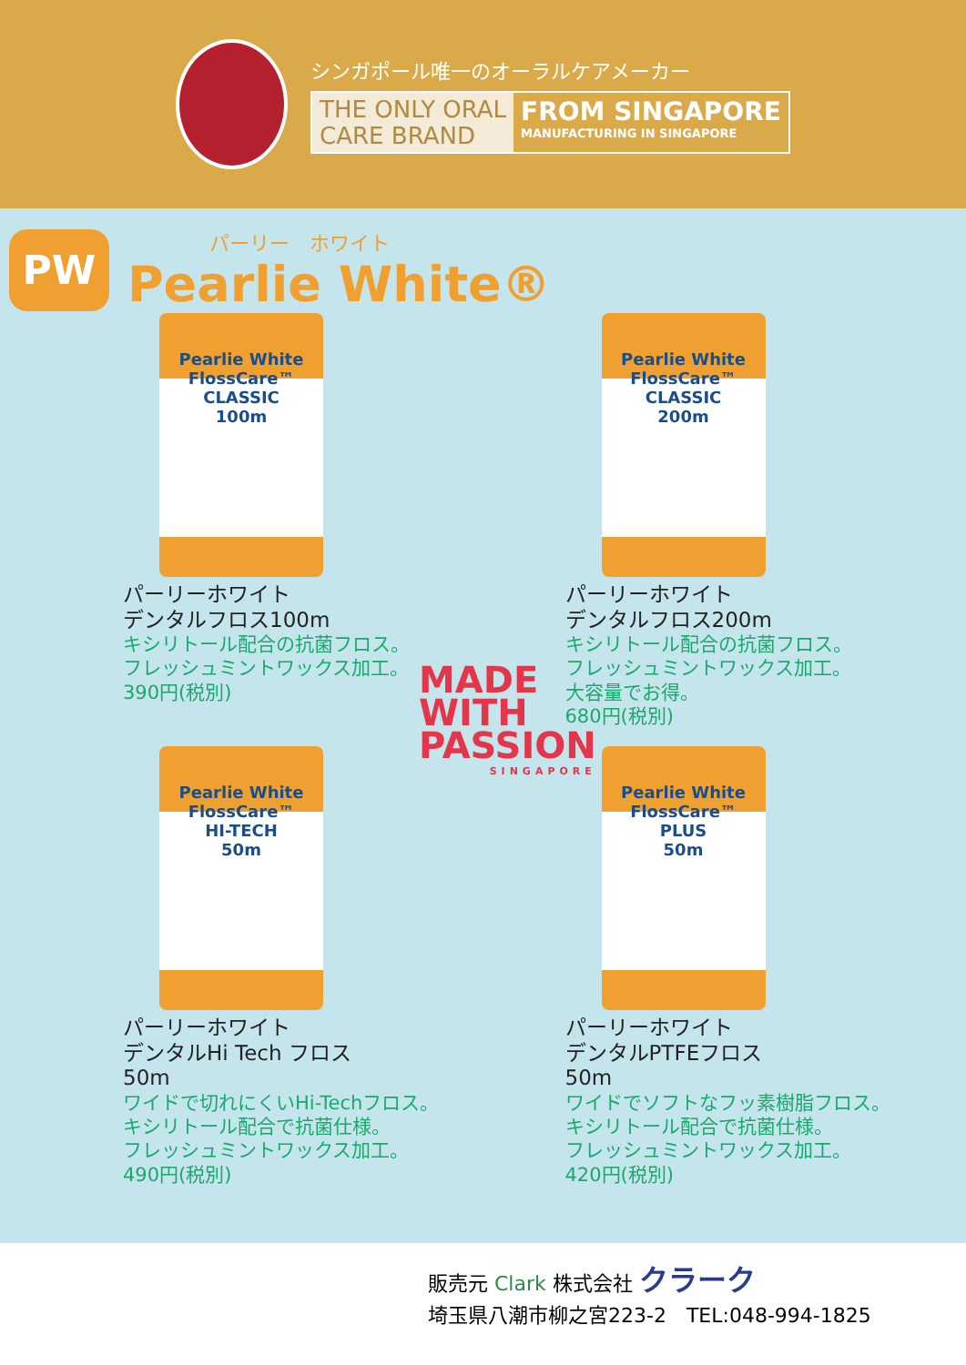シンガポール唯一のオーラルケアメーカー
THE ONLY ORAL
CARE BRAND
FROM SINGAPORE
MANUFACTURING IN SINGAPORE
PW
パーリー　ホワイト
Pearlie White®
MADE
WITH
PASSION
SINGAPORE
Pearlie White
FlossCare™
CLASSIC
100m
パーリーホワイト
デンタルフロス100m
キシリトール配合の抗菌フロス。
フレッシュミントワックス加工。
390円(税別)
Pearlie White
FlossCare™
CLASSIC
200m
パーリーホワイト
デンタルフロス200m
キシリトール配合の抗菌フロス。
フレッシュミントワックス加工。
大容量でお得。
680円(税別)
Pearlie White
FlossCare™
HI-TECH
50m
パーリーホワイト
デンタルHi Tech フロス
50m
ワイドで切れにくいHi-Techフロス。
キシリトール配合で抗菌仕様。
フレッシュミントワックス加工。
490円(税別)
Pearlie White
FlossCare™
PLUS
50m
パーリーホワイト
デンタルPTFEフロス
50m
ワイドでソフトなフッ素樹脂フロス。
キシリトール配合で抗菌仕様。
フレッシュミントワックス加工。
420円(税別)
販売元 Clark 株式会社 クラーク
埼玉県八潮市柳之宮223-2　TEL:048-994-1825